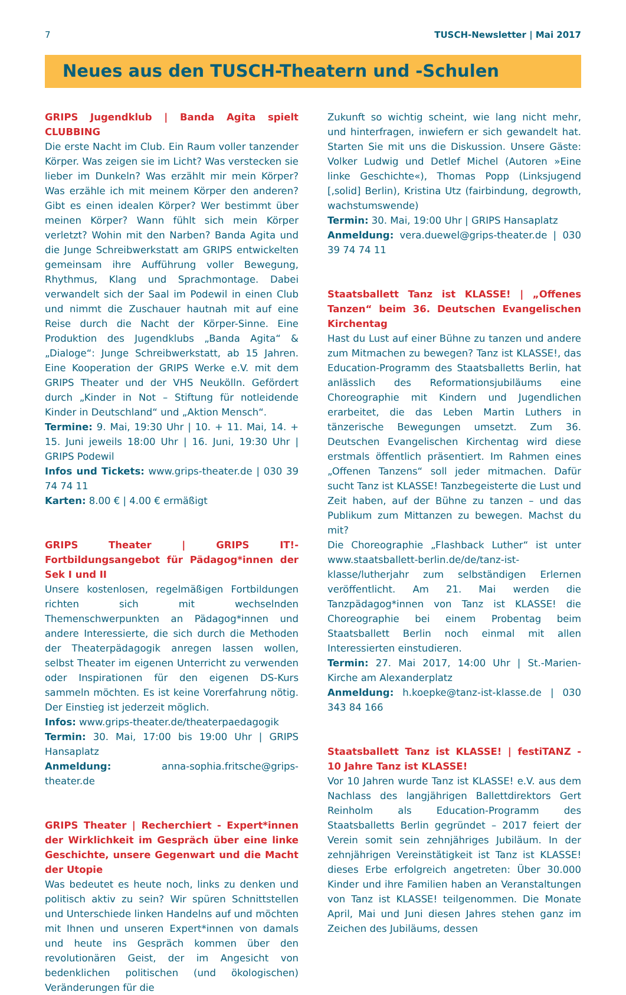7 TUSCH-Newsletter | Mai 2017
Neues aus den TUSCH-Theatern und -Schulen
GRIPS Jugendklub | Banda Agita spielt CLUBBING
Die erste Nacht im Club. Ein Raum voller tanzender Körper. Was zeigen sie im Licht? Was verstecken sie lieber im Dunkeln? Was erzählt mir mein Körper? Was erzähle ich mit meinem Körper den anderen? Gibt es einen idealen Körper? Wer bestimmt über meinen Körper? Wann fühlt sich mein Körper verletzt? Wohin mit den Narben? Banda Agita und die Junge Schreibwerkstatt am GRIPS entwickelten gemeinsam ihre Aufführung voller Bewegung, Rhythmus, Klang und Sprachmontage. Dabei verwandelt sich der Saal im Podewil in einen Club und nimmt die Zuschauer hautnah mit auf eine Reise durch die Nacht der Körper-Sinne. Eine Produktion des Jugendklubs „Banda Agita“ & „Dialoge“: Junge Schreibwerkstatt, ab 15 Jahren. Eine Kooperation der GRIPS Werke e.V. mit dem GRIPS Theater und der VHS Neukölln. Gefördert durch „Kinder in Not – Stiftung für notleidende Kinder in Deutschland“ und „Aktion Mensch“.
Termine: 9. Mai, 19:30 Uhr | 10. + 11. Mai, 14. + 15. Juni jeweils 18:00 Uhr | 16. Juni, 19:30 Uhr | GRIPS Podewil
Infos und Tickets: www.grips-theater.de | 030 39 74 74 11
Karten: 8.00 € | 4.00 € ermäßigt
GRIPS Theater | GRIPS IT!- Fortbildungsangebot für Pädagog*innen der Sek I und II
Unsere kostenlosen, regelmäßigen Fortbildungen richten sich mit wechselnden Themenschwerpunkten an Pädagog*innen und andere Interessierte, die sich durch die Methoden der Theaterpädagogik anregen lassen wollen, selbst Theater im eigenen Unterricht zu verwenden oder Inspirationen für den eigenen DS-Kurs sammeln möchten. Es ist keine Vorerfahrung nötig. Der Einstieg ist jederzeit möglich.
Infos: www.grips-theater.de/theaterpaedagogik
Termin: 30. Mai, 17:00 bis 19:00 Uhr | GRIPS Hansaplatz
Anmeldung: anna-sophia.fritsche@grips-theater.de
GRIPS Theater | Recherchiert - Expert*innen der Wirklichkeit im Gespräch über eine linke Geschichte, unsere Gegenwart und die Macht der Utopie
Was bedeutet es heute noch, links zu denken und politisch aktiv zu sein? Wir spüren Schnittstellen und Unterschiede linken Handelns auf und möchten mit Ihnen und unseren Expert*innen von damals und heute ins Gespräch kommen über den revolutionären Geist, der im Angesicht von bedenklichen politischen (und ökologischen) Veränderungen für die
Zukunft so wichtig scheint, wie lang nicht mehr, und hinterfragen, inwiefern er sich gewandelt hat. Starten Sie mit uns die Diskussion. Unsere Gäste: Volker Ludwig und Detlef Michel (Autoren »Eine linke Geschichte«), Thomas Popp (Linksjugend [‚solid] Berlin), Kristina Utz (fairbindung, degrowth, wachstumswende)
Termin: 30. Mai, 19:00 Uhr | GRIPS Hansaplatz
Anmeldung: vera.duewel@grips-theater.de | 030 39 74 74 11
Staatsballett Tanz ist KLASSE! | „Offenes Tanzen“ beim 36. Deutschen Evangelischen Kirchentag
Hast du Lust auf einer Bühne zu tanzen und andere zum Mitmachen zu bewegen? Tanz ist KLASSE!, das Education-Programm des Staatsballetts Berlin, hat anlässlich des Reformationsjubiläums eine Choreographie mit Kindern und Jugendlichen erarbeitet, die das Leben Martin Luthers in tänzerische Bewegungen umsetzt. Zum 36. Deutschen Evangelischen Kirchentag wird diese erstmals öffentlich präsentiert. Im Rahmen eines „Offenen Tanzens“ soll jeder mitmachen. Dafür sucht Tanz ist KLASSE! Tanzbegeisterte die Lust und Zeit haben, auf der Bühne zu tanzen – und das Publikum zum Mittanzen zu bewegen. Machst du mit?
Die Choreographie „Flashback Luther“ ist unter www.staatsballett-berlin.de/de/tanz-ist-klasse/lutherjahr zum selbständigen Erlernen veröffentlicht. Am 21. Mai werden die Tanzpädagog*innen von Tanz ist KLASSE! die Choreographie bei einem Probentag beim Staatsballett Berlin noch einmal mit allen Interessierten einstudieren.
Termin: 27. Mai 2017, 14:00 Uhr | St.-Marien-Kirche am Alexanderplatz
Anmeldung: h.koepke@tanz-ist-klasse.de | 030 343 84 166
Staatsballett Tanz ist KLASSE! | festiTANZ - 10 Jahre Tanz ist KLASSE!
Vor 10 Jahren wurde Tanz ist KLASSE! e.V. aus dem Nachlass des langjährigen Ballettdirektors Gert Reinholm als Education-Programm des Staatsballetts Berlin gegründet – 2017 feiert der Verein somit sein zehnjähriges Jubiläum. In der zehnjährigen Vereinstätigkeit ist Tanz ist KLASSE! dieses Erbe erfolgreich angetreten: Über 30.000 Kinder und ihre Familien haben an Veranstaltungen von Tanz ist KLASSE! teilgenommen. Die Monate April, Mai und Juni diesen Jahres stehen ganz im Zeichen des Jubiläums, dessen